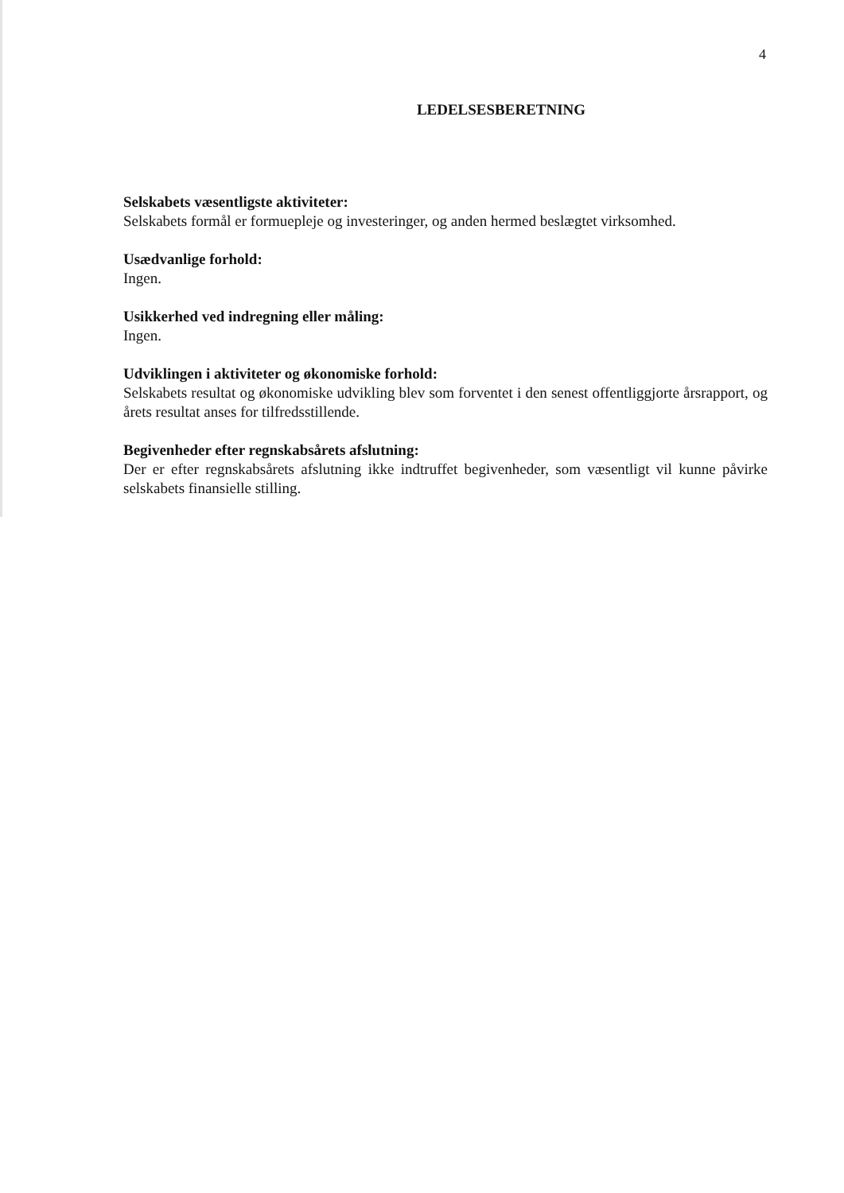4
LEDELSESBERETNING
Selskabets væsentligste aktiviteter:
Selskabets formål er formuepleje og investeringer, og anden hermed beslægtet virksomhed.
Usædvanlige forhold:
Ingen.
Usikkerhed ved indregning eller måling:
Ingen.
Udviklingen i aktiviteter og økonomiske forhold:
Selskabets resultat og økonomiske udvikling blev som forventet i den senest offentliggjorte årsrapport, og årets resultat anses for tilfredsstillende.
Begivenheder efter regnskabsårets afslutning:
Der er efter regnskabsårets afslutning ikke indtruffet begivenheder, som væsentligt vil kunne påvirke selskabets finansielle stilling.